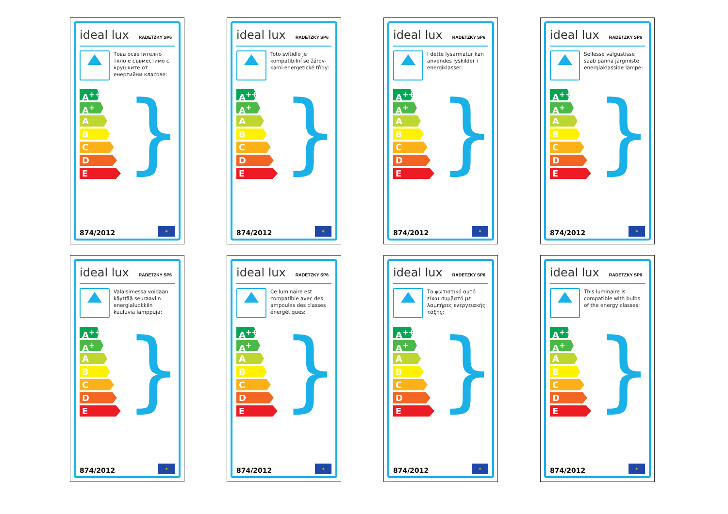ideal lux RADETZKY SP6
Това осветително тяло е съвместимо с крушките от енергийни класове:
A<sup>++</sup>
A<sup>+</sup>
A
B
C
D
E
}
874/2012
✶
ideal lux RADETZKY SP6
Toto svítidlo je kompatibilní se žárov-kami energetické třídy:
A<sup>++</sup>
A<sup>+</sup>
A
B
C
D
E
}
874/2012
✶
ideal lux RADETZKY SP6
I dette lysarmatur kan anvendes lyskilder i energiklasser:
A<sup>++</sup>
A<sup>+</sup>
A
B
C
D
E
}
874/2012
✶
ideal lux RADETZKY SP6
Sellesse valgustisse saab panna järgmiste energiaklasside lampe:
A<sup>++</sup>
A<sup>+</sup>
A
B
C
D
E
}
874/2012
✶
ideal lux RADETZKY SP6
Valaisimessa voidaan käyttää seuraaviin energialuokkiin kuuluvia lamppuja:
A<sup>++</sup>
A<sup>+</sup>
A
B
C
D
E
}
874/2012
✶
ideal lux RADETZKY SP6
Ce luminaire est compatible avec des ampoules des classes énergétiques:
A<sup>++</sup>
A<sup>+</sup>
A
B
C
D
E
}
874/2012
✶
ideal lux RADETZKY SP6
Το φωτιστικό αυτό είναι συμβατό με λαμπήρες ενεργειακής τάξης:
A<sup>++</sup>
A<sup>+</sup>
A
B
C
D
E
}
874/2012
✶
ideal lux RADETZKY SP6
This luminaire is compatible with bulbs of the energy classes:
A<sup>++</sup>
A<sup>+</sup>
A
B
C
D
E
}
874/2012
✶